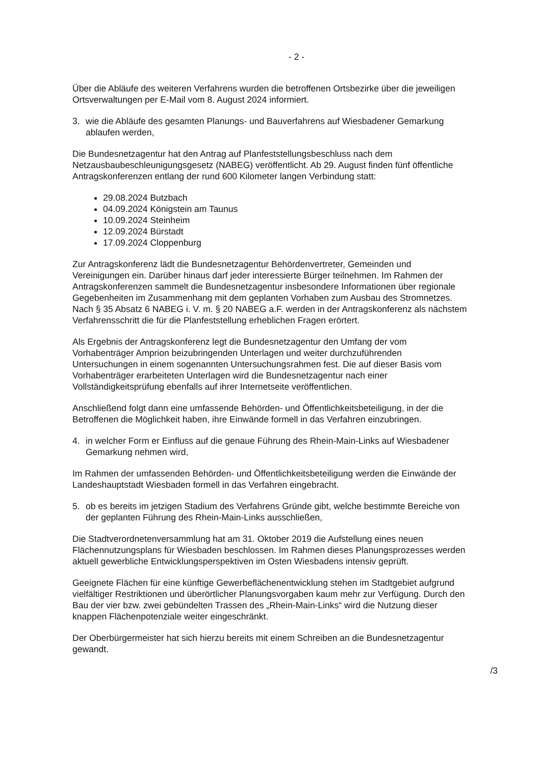- 2 -
Über die Abläufe des weiteren Verfahrens wurden die betroffenen Ortsbezirke über die jeweiligen Ortsverwaltungen per E-Mail vom 8. August 2024 informiert.
3. wie die Abläufe des gesamten Planungs- und Bauverfahrens auf Wiesbadener Gemarkung ablaufen werden,
Die Bundesnetzagentur hat den Antrag auf Planfeststellungsbeschluss nach dem Netzausbaubeschleunigungsgesetz (NABEG) veröffentlicht. Ab 29. August finden fünf öffentliche Antragskonferenzen entlang der rund 600 Kilometer langen Verbindung statt:
29.08.2024 Butzbach
04.09.2024 Königstein am Taunus
10.09.2024 Steinheim
12.09.2024 Bürstadt
17.09.2024 Cloppenburg
Zur Antragskonferenz lädt die Bundesnetzagentur Behördenvertreter, Gemeinden und Vereinigungen ein. Darüber hinaus darf jeder interessierte Bürger teilnehmen. Im Rahmen der Antragskonferenzen sammelt die Bundesnetzagentur insbesondere Informationen über regionale Gegebenheiten im Zusammenhang mit dem geplanten Vorhaben zum Ausbau des Stromnetzes. Nach § 35 Absatz 6 NABEG i. V. m. § 20 NABEG a.F. werden in der Antragskonferenz als nächstem Verfahrensschritt die für die Planfeststellung erheblichen Fragen erörtert.
Als Ergebnis der Antragskonferenz legt die Bundesnetzagentur den Umfang der vom Vorhabenträger Amprion beizubringenden Unterlagen und weiter durchzuführenden Untersuchungen in einem sogenannten Untersuchungsrahmen fest. Die auf dieser Basis vom Vorhabenträger erarbeiteten Unterlagen wird die Bundesnetzagentur nach einer Vollständigkeitsprüfung ebenfalls auf ihrer Internetseite veröffentlichen.
Anschließend folgt dann eine umfassende Behörden- und Öffentlichkeitsbeteiligung, in der die Betroffenen die Möglichkeit haben, ihre Einwände formell in das Verfahren einzubringen.
4. in welcher Form er Einfluss auf die genaue Führung des Rhein-Main-Links auf Wiesbadener Gemarkung nehmen wird,
Im Rahmen der umfassenden Behörden- und Öffentlichkeitsbeteiligung werden die Einwände der Landeshauptstadt Wiesbaden formell in das Verfahren eingebracht.
5. ob es bereits im jetzigen Stadium des Verfahrens Gründe gibt, welche bestimmte Bereiche von der geplanten Führung des Rhein-Main-Links ausschließen,
Die Stadtverordnetenversammlung hat am 31. Oktober 2019 die Aufstellung eines neuen Flächennutzungsplans für Wiesbaden beschlossen. Im Rahmen dieses Planungsprozesses werden aktuell gewerbliche Entwicklungsperspektiven im Osten Wiesbadens intensiv geprüft.
Geeignete Flächen für eine künftige Gewerbeflächenentwicklung stehen im Stadtgebiet aufgrund vielfältiger Restriktionen und überörtlicher Planungsvorgaben kaum mehr zur Verfügung. Durch den Bau der vier bzw. zwei gebündelten Trassen des „Rhein-Main-Links“ wird die Nutzung dieser knappen Flächenpotenziale weiter eingeschränkt.
Der Oberbürgermeister hat sich hierzu bereits mit einem Schreiben an die Bundesnetzagentur gewandt.
/3